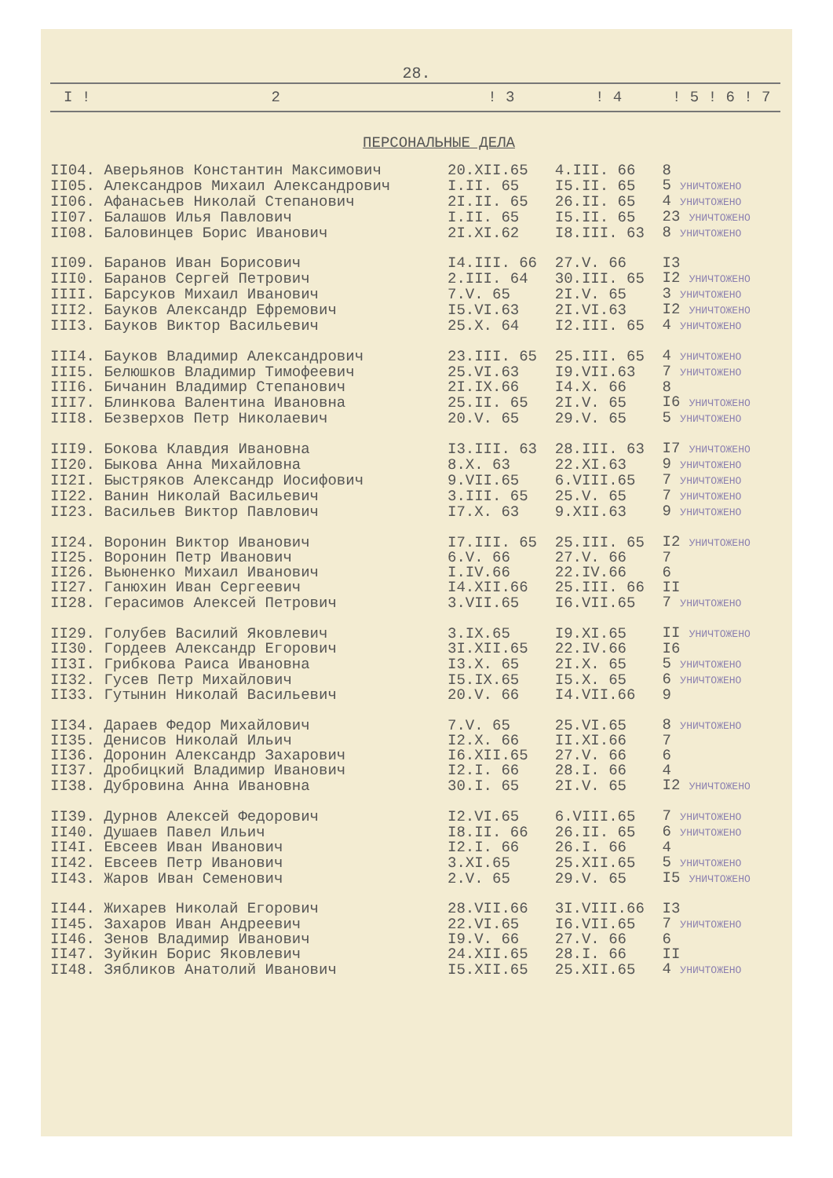28.
| I ! | 2 | ! 3 | ! 4 | ! 5 ! 6 ! 7 |
| --- | --- | --- | --- | --- |
| ПЕРСОНАЛЬНЫЕ ДЕЛА | | | | |
| II04. | Аверьянов Константин Максимович | 20.XII.65 | 4.III. 66 | 8 |
| II05. | Александров Михаил Александрович | I.II. 65 | I5.II. 65 | 5 УНИЧТОЖЕНО |
| II06. | Афанасьев Николай Степанович | 2I.II. 65 | 26.II. 65 | 4 УНИЧТОЖЕНО |
| II07. | Балашов Илья Павлович | I.II. 65 | I5.II. 65 | 23 УНИЧТОЖЕНО |
| II08. | Баловинцев Борис Иванович | 2I.XI.62 | I8.III. 63 | 8 УНИЧТОЖЕНО |
| II09. | Баранов Иван Борисович | I4.III. 66 | 27.V. 66 | I3 |
| III0. | Баранов Сергей Петрович | 2.III. 64 | 30.III. 65 | I2 УНИЧТОЖЕНО |
| IIII. | Барсуков Михаил Иванович | 7.V. 65 | 2I.V. 65 | 3 УНИЧТОЖЕНО |
| III2. | Бауков Александр Ефремович | I5.VI.63 | 2I.VI.63 | I2 УНИЧТОЖЕНО |
| III3. | Бауков Виктор Васильевич | 25.X. 64 | I2.III. 65 | 4 УНИЧТОЖЕНО |
| III4. | Бауков Владимир Александрович | 23.III. 65 | 25.III. 65 | 4 УНИЧТОЖЕНО |
| III5. | Белюшков Владимир Тимофеевич | 25.VI.63 | I9.VII.63 | 7 УНИЧТОЖЕНО |
| III6. | Бичанин Владимир Степанович | 2I.IX.66 | I4.X. 66 | 8 |
| III7. | Блинкова Валентина Ивановна | 25.II. 65 | 2I.V. 65 | I6 УНИЧТОЖЕНО |
| III8. | Безверхов Петр Николаевич | 20.V. 65 | 29.V. 65 | 5 УНИЧТОЖЕНО |
| III9. | Бокова Клавдия Ивановна | I3.III. 63 | 28.III. 63 | I7 УНИЧТОЖЕНО |
| II20. | Быкова Анна Михайловна | 8.X. 63 | 22.XI.63 | 9 УНИЧТОЖЕНО |
| II2I. | Быстряков Александр Иосифович | 9.VII.65 | 6.VIII.65 | 7 УНИЧТОЖЕНО |
| II22. | Ванин Николай Васильевич | 3.III. 65 | 25.V. 65 | 7 УНИЧТОЖЕНО |
| II23. | Васильев Виктор Павлович | I7.X. 63 | 9.XII.63 | 9 УНИЧТОЖЕНО |
| II24. | Воронин Виктор Иванович | I7.III. 65 | 25.III. 65 | I2 УНИЧТОЖЕНО |
| II25. | Воронин Петр Иванович | 6.V. 66 | 27.V. 66 | 7 |
| II26. | Вьюненко Михаил Иванович | I.IV.66 | 22.IV.66 | 6 |
| II27. | Ганюхин Иван Сергеевич | I4.XII.66 | 25.III. 66 | II |
| II28. | Герасимов Алексей Петрович | 3.VII.65 | I6.VII.65 | 7 УНИЧТОЖЕНО |
| II29. | Голубев Василий Яковлевич | 3.IX.65 | I9.XI.65 | II УНИЧТОЖЕНО |
| II30. | Гордеев Александр Егорович | 3I.XII.65 | 22.IV.66 | I6 |
| II3I. | Грибкова Раиса Ивановна | I3.X. 65 | 2I.X. 65 | 5 УНИЧТОЖЕНО |
| II32. | Гусев Петр Михайлович | I5.IX.65 | I5.X. 65 | 6 УНИЧТОЖЕНО |
| II33. | Гутынин Николай Васильевич | 20.V. 66 | I4.VII.66 | 9 |
| II34. | Дараев Федор Михайлович | 7.V. 65 | 25.VI.65 | 8 УНИЧТОЖЕНО |
| II35. | Денисов Николай Ильич | I2.X. 66 | II.XI.66 | 7 |
| II36. | Доронин Александр Захарович | I6.XII.65 | 27.V. 66 | 6 |
| II37. | Дробицкий Владимир Иванович | I2.I. 66 | 28.I. 66 | 4 |
| II38. | Дубровина Анна Ивановна | 30.I. 65 | 2I.V. 65 | I2 УНИЧТОЖЕНО |
| II39. | Дурнов Алексей Федорович | I2.VI.65 | 6.VIII.65 | 7 УНИЧТОЖЕНО |
| II40. | Душаев Павел Ильич | I8.II. 66 | 26.II. 65 | 6 УНИЧТОЖЕНО |
| II4I. | Евсеев Иван Иванович | I2.I. 66 | 26.I. 66 | 4 |
| II42. | Евсеев Петр Иванович | 3.XI.65 | 25.XII.65 | 5 УНИЧТОЖЕНО |
| II43. | Жаров Иван Семенович | 2.V. 65 | 29.V. 65 | I5 УНИЧТОЖЕНО |
| II44. | Жихарев Николай Егорович | 28.VII.66 | 3I.VIII.66 | I3 |
| II45. | Захаров Иван Андреевич | 22.VI.65 | I6.VII.65 | 7 УНИЧТОЖЕНО |
| II46. | Зенов Владимир Иванович | I9.V. 66 | 27.V. 66 | 6 |
| II47. | Зуйкин Борис Яковлевич | 24.XII.65 | 28.I. 66 | II |
| II48. | Зябликов Анатолий Иванович | I5.XII.65 | 25.XII.65 | 4 УНИЧТОЖЕНО |